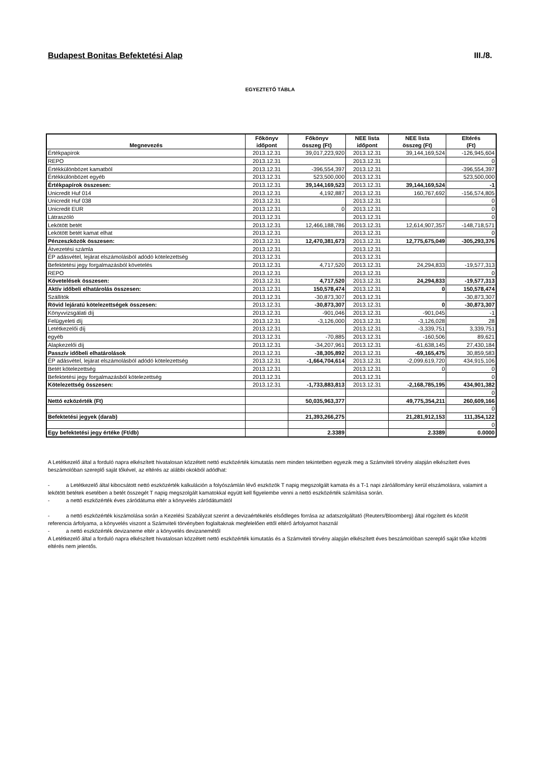Budapest Bonitas Befektetési Alap III./8.
EGYEZTETŐ TÁBLA
| Megnevezés | Főkönyv időpont | Főkönyv összeg (Ft) | NEE lista időpont | NEE lista összeg (Ft) | Eltérés (Ft) |
| --- | --- | --- | --- | --- | --- |
| Értékpapírok | 2013.12.31 | 39,017,223,920 | 2013.12.31 | 39,144,169,524 | -126,945,604 |
| REPO | 2013.12.31 | | 2013.12.31 | | 0 |
| Értékkülönbözet kamatból | 2013.12.31 | -396,554,397 | 2013.12.31 | | -396,554,397 |
| Értékkülönbözet egyéb | 2013.12.31 | 523,500,000 | 2013.12.31 | | 523,500,000 |
| Értékpapírok összesen: | 2013.12.31 | 39,144,169,523 | 2013.12.31 | 39,144,169,524 | -1 |
| Unicredit Huf 014 | 2013.12.31 | 4,192,887 | 2013.12.31 | 160,767,692 | -156,574,805 |
| Unicredit Huf 038 | 2013.12.31 | | 2013.12.31 | | 0 |
| Unicredit EUR | 2013.12.31 | 0 | 2013.12.31 | | 0 |
| Látraszóló | 2013.12.31 | | 2013.12.31 | | 0 |
| Lekötött betét | 2013.12.31 | 12,466,188,786 | 2013.12.31 | 12,614,907,357 | -148,718,571 |
| Lekötött betét kamat elhat | 2013.12.31 | | 2013.12.31 | | 0 |
| Pénzeszközök összesen: | 2013.12.31 | 12,470,381,673 | 2013.12.31 | 12,775,675,049 | -305,293,376 |
| Átvezetési számla | 2013.12.31 | | 2013.12.31 | | |
| ÉP adásvétel, lejárat elszámolásból adódó kötelezettség | 2013.12.31 | | 2013.12.31 | | |
| Befektetési jegy forgalmazásból követelés | 2013.12.31 | 4,717,520 | 2013.12.31 | 24,294,833 | -19,577,313 |
| REPO | 2013.12.31 | | 2013.12.31 | | 0 |
| Követelések összesen: | 2013.12.31 | 4,717,520 | 2013.12.31 | 24,294,833 | -19,577,313 |
| Aktív időbeli elhatárolás összesen: | 2013.12.31 | 150,578,474 | 2013.12.31 | 0 | 150,578,474 |
| Szállítók | 2013.12.31 | -30,873,307 | 2013.12.31 | | -30,873,307 |
| Rövid lejáratú kötelezettségek összesen: | 2013.12.31 | -30,873,307 | 2013.12.31 | 0 | -30,873,307 |
| Könyvvizsgálati díj | 2013.12.31 | -901,046 | 2013.12.31 | -901,045 | -1 |
| Felügyeleti díj | 2013.12.31 | -3,126,000 | 2013.12.31 | -3,126,028 | 28 |
| Letétkezelői díj | 2013.12.31 | | 2013.12.31 | -3,339,751 | 3,339,751 |
| egyéb | 2013.12.31 | -70,885 | 2013.12.31 | -160,506 | 89,621 |
| Alapkezelői díj | 2013.12.31 | -34,207,961 | 2013.12.31 | -61,638,145 | 27,430,184 |
| Passzív időbeli elhatárolások | 2013.12.31 | -38,305,892 | 2013.12.31 | -69,165,475 | 30,859,583 |
| ÉP adásvétel, lejárat elszámolásból adódó kötelezettség | 2013.12.31 | -1,664,704,614 | 2013.12.31 | -2,099,619,720 | 434,915,106 |
| Betét kötelezettség | 2013.12.31 | | 2013.12.31 | 0 | 0 |
| Befektetési jegy forgalmazásból kötelezettség | 2013.12.31 | | 2013.12.31 | | 0 |
| Kötelezettség összesen: | 2013.12.31 | -1,733,883,813 | 2013.12.31 | -2,168,785,195 | 434,901,382 |
| | | | | | 0 |
| Nettó ezközérték (Ft) | | 50,035,963,377 | | 49,775,354,211 | 260,609,166 |
| | | | | | 0 |
| Befektetési jegyek (darab) | | 21,393,266,275 | | 21,281,912,153 | 111,354,122 |
| | | | | | 0 |
| Egy befektetési jegy értéke (Ft/db) | | 2.3389 | | 2.3389 | 0.0000 |
A Letétkezelő által a forduló napra elkészített hivatalosan közzétett nettó eszközérték kimutatás nem minden tekintetben egyezik meg a Számviteli törvény alapján elkészített éves beszámolóban szereplő saját tőkével, az eltérés az alábbi okokból adódhat:
- a Letétkezelő által kibocsátott nettó eszközérték kalkuláción a folyószámlán lévő eszközök T napig megszolgált kamata és a T-1 napi záróállomány kerül elszámolásra, valamint a lekötött betétek esetében a betét összegét T napig megszolgált kamatokkal együtt kell figyelembe venni a nettó eszközérték számítása során.
- a nettó eszközérték éves záródátuma eltér a könyvelés záródátumától
- a nettó eszközérték kiszámolása során a Kezelési Szabályzat szerint a devizaértékelés elsődleges forrása az adatszolgáltató (Reuters/Bloomberg) által rögzített és közölt referencia árfolyama, a könyvelés viszont a Számviteli törvényben foglaltaknak megfelelően ettől eltérő árfolyamot használ
- a nettó eszközérték devizaneme eltér a könyvelés devizanemétől
A Letétkezelő által a forduló napra elkészített hivatalosan közzétett nettó eszközérték kimutatás és a Számviteli törvény alapján elkészített éves beszámolóban szereplő saját tőke közötti eltérés nem jelentős.